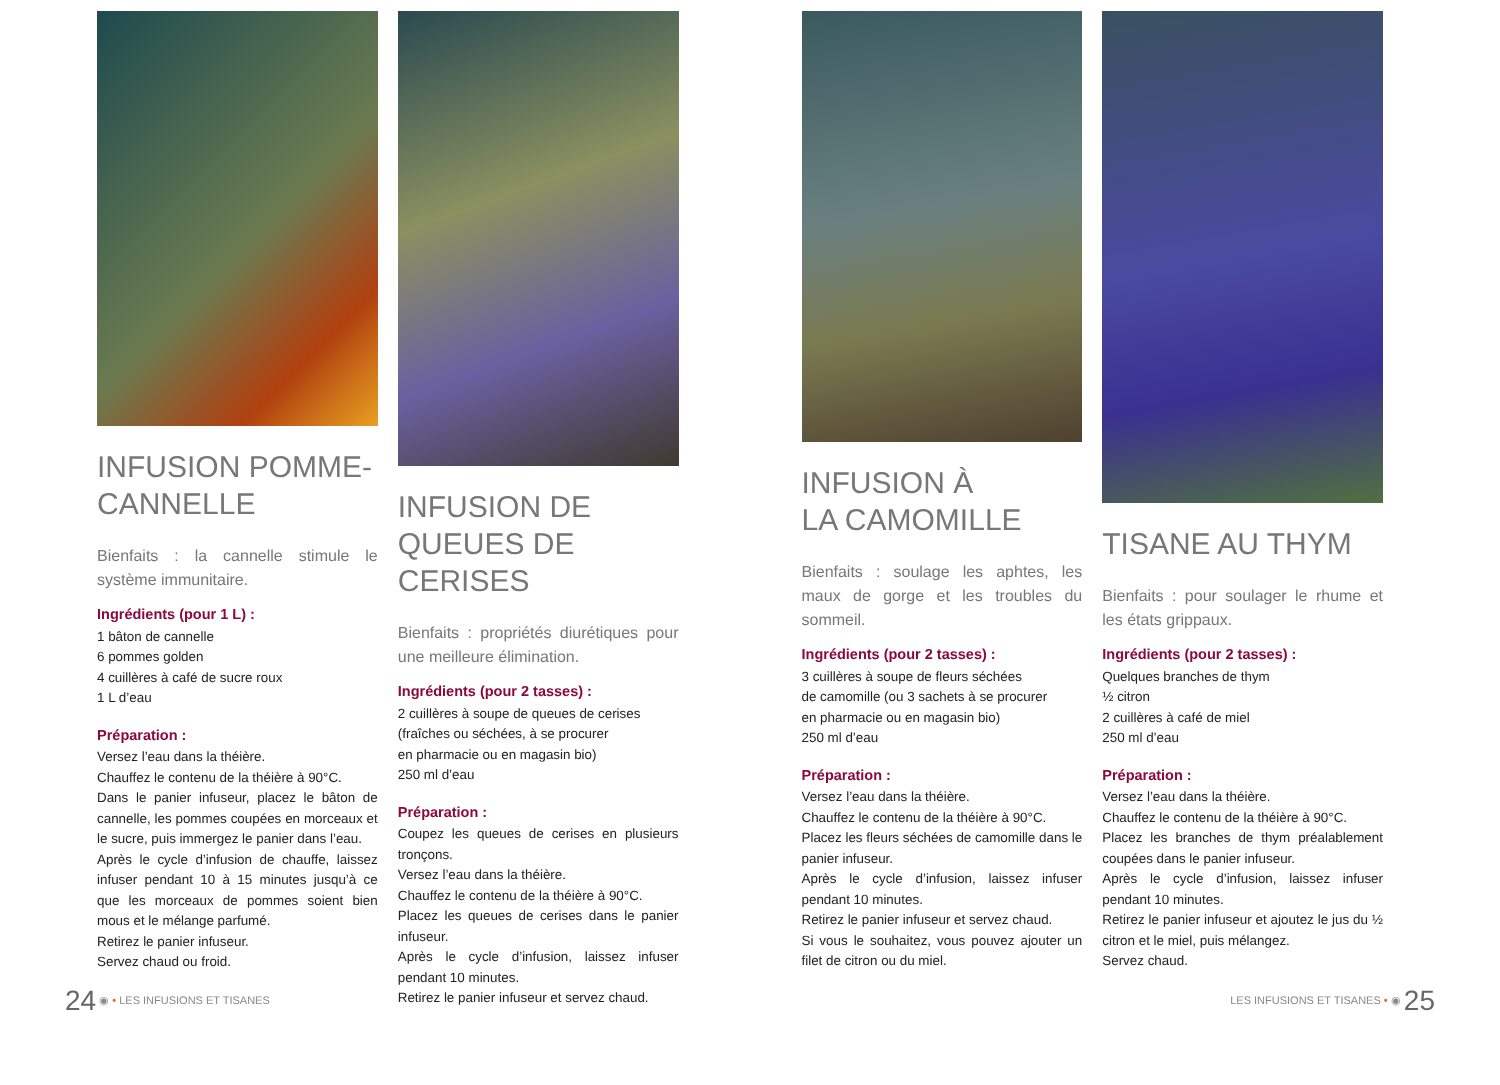INFUSION POMME-CANNELLE
Bienfaits : la cannelle stimule le système immunitaire.
Ingrédients (pour 1 L) :
1 bâton de cannelle
6 pommes golden
4 cuillères à café de sucre roux
1 L d’eau
Préparation :
Versez l’eau dans la théière.
Chauffez le contenu de la théière à 90°C.
Dans le panier infuseur, placez le bâton de cannelle, les pommes coupées en morceaux et le sucre, puis immergez le panier dans l’eau.
Après le cycle d’infusion de chauffe, laissez infuser pendant 10 à 15 minutes jusqu’à ce que les morceaux de pommes soient bien mous et le mélange parfumé.
Retirez le panier infuseur.
Servez chaud ou froid.
INFUSION DE QUEUES DE CERISES
Bienfaits : propriétés diurétiques pour une meilleure élimination.
Ingrédients (pour 2 tasses) :
2 cuillères à soupe de queues de cerises
(fraîches ou séchées, à se procurer
en pharmacie ou en magasin bio)
250 ml d’eau
Préparation :
Coupez les queues de cerises en plusieurs tronçons.
Versez l’eau dans la théière.
Chauffez le contenu de la théière à 90°C.
Placez les queues de cerises dans le panier infuseur.
Après le cycle d’infusion, laissez infuser pendant 10 minutes.
Retirez le panier infuseur et servez chaud.
INFUSION À
LA CAMOMILLE
Bienfaits : soulage les aphtes, les maux de gorge et les troubles du sommeil.
Ingrédients (pour 2 tasses) :
3 cuillères à soupe de fleurs séchées
de camomille (ou 3 sachets à se procurer
en pharmacie ou en magasin bio)
250 ml d’eau
Préparation :
Versez l’eau dans la théière.
Chauffez le contenu de la théière à 90°C.
Placez les fleurs séchées de camomille dans le panier infuseur.
Après le cycle d’infusion, laissez infuser pendant 10 minutes.
Retirez le panier infuseur et servez chaud.
Si vous le souhaitez, vous pouvez ajouter un filet de citron ou du miel.
TISANE AU THYM
Bienfaits : pour soulager le rhume et les états grippaux.
Ingrédients (pour 2 tasses) :
Quelques branches de thym
½ citron
2 cuillères à café de miel
250 ml d’eau
Préparation :
Versez l’eau dans la théière.
Chauffez le contenu de la théière à 90°C.
Placez les branches de thym préalablement coupées dans le panier infuseur.
Après le cycle d’infusion, laissez infuser pendant 10 minutes.
Retirez le panier infuseur et ajoutez le jus du ½ citron et le miel, puis mélangez.
Servez chaud.
24 ◉ • LES INFUSIONS ET TISANES
LES INFUSIONS ET TISANES • ◉ 25